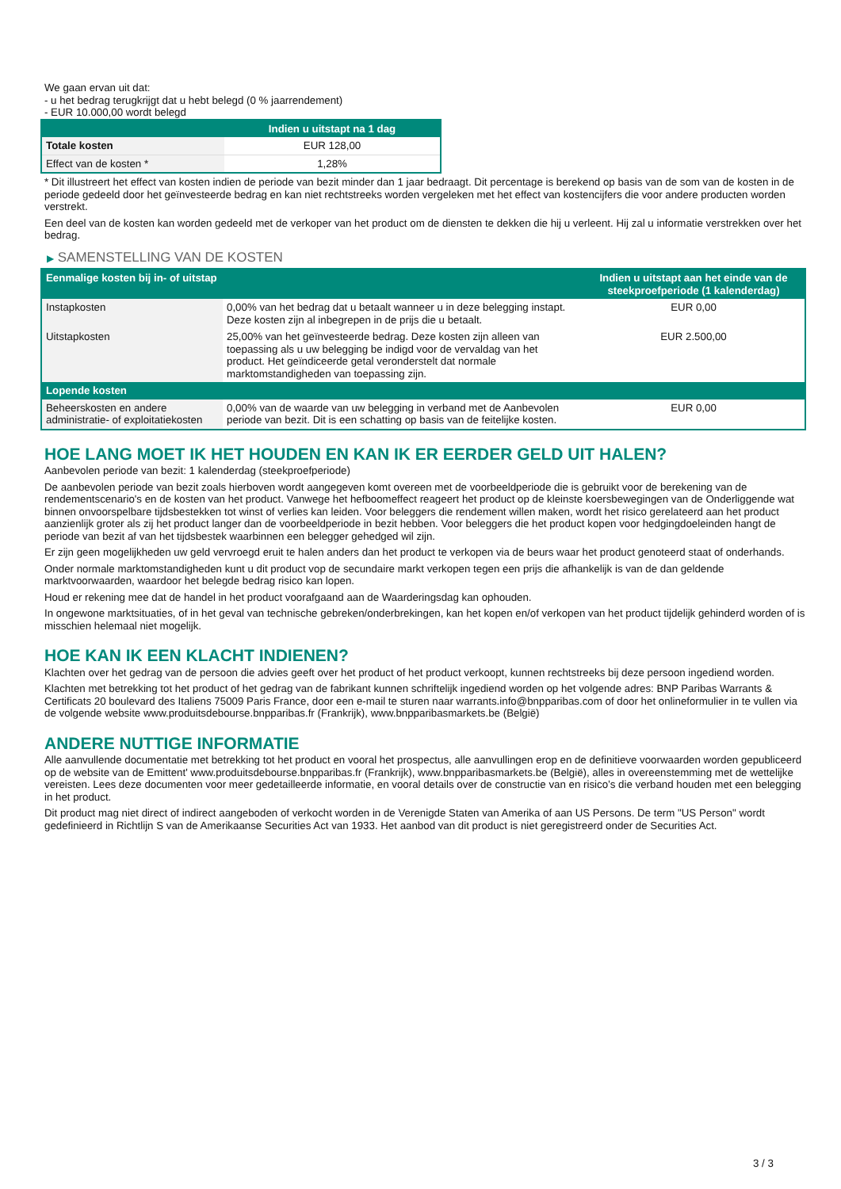We gaan ervan uit dat:
- u het bedrag terugkrijgt dat u hebt belegd (0 % jaarrendement)
- EUR 10.000,00 wordt belegd
| | Indien u uitstapt na 1 dag |
| --- | --- |
| Totale kosten | EUR 128,00 |
| Effect van de kosten * | 1,28% |
* Dit illustreert het effect van kosten indien de periode van bezit minder dan 1 jaar bedraagt. Dit percentage is berekend op basis van de som van de kosten in de periode gedeeld door het geïnvesteerde bedrag en kan niet rechtstreeks worden vergeleken met het effect van kostencijfers die voor andere producten worden verstrekt.
Een deel van de kosten kan worden gedeeld met de verkoper van het product om de diensten te dekken die hij u verleent. Hij zal u informatie verstrekken over het bedrag.
▶ SAMENSTELLING VAN DE KOSTEN
| Eenmalige kosten bij in- of uitstap | | Indien u uitstapt aan het einde van de steekproefperiode (1 kalenderdag) |
| --- | --- | --- |
| Instapkosten | 0,00% van het bedrag dat u betaalt wanneer u in deze belegging instapt. Deze kosten zijn al inbegrepen in de prijs die u betaalt. | EUR 0,00 |
| Uitstapkosten | 25,00% van het geïnvesteerde bedrag. Deze kosten zijn alleen van toepassing als u uw belegging be indigd voor de vervaldag van het product. Het geïndiceerde getal veronderstelt dat normale marktomstandigheden van toepassing zijn. | EUR 2.500,00 |
| Lopende kosten | | |
| Beheerskosten en andere administratie- of exploitatiekosten | 0,00% van de waarde van uw belegging in verband met de Aanbevolen periode van bezit. Dit is een schatting op basis van de feitelijke kosten. | EUR 0,00 |
HOE LANG MOET IK HET HOUDEN EN KAN IK ER EERDER GELD UIT HALEN?
Aanbevolen periode van bezit: 1 kalenderdag (steekproefperiode)
De aanbevolen periode van bezit zoals hierboven wordt aangegeven komt overeen met de voorbeeldperiode die is gebruikt voor de berekening van de rendementscenario's en de kosten van het product. Vanwege het hefboomeffect reageert het product op de kleinste koersbewegingen van de Onderliggende wat binnen onvoorspelbare tijdsbestekken tot winst of verlies kan leiden. Voor beleggers die rendement willen maken, wordt het risico gerelateerd aan het product aanzienlijk groter als zij het product langer dan de voorbeeldperiode in bezit hebben. Voor beleggers die het product kopen voor hedgingdoeleinden hangt de periode van bezit af van het tijdsbestek waarbinnen een belegger gehedged wil zijn.
Er zijn geen mogelijkheden uw geld vervroegd eruit te halen anders dan het product te verkopen via de beurs waar het product genoteerd staat of onderhands.
Onder normale marktomstandigheden kunt u dit product vop de secundaire markt verkopen tegen een prijs die afhankelijk is van de dan geldende marktvoorwaarden, waardoor het belegde bedrag risico kan lopen.
Houd er rekening mee dat de handel in het product voorafgaand aan de Waarderingsdag kan ophouden.
In ongewone marktsituaties, of in het geval van technische gebreken/onderbrekingen, kan het kopen en/of verkopen van het product tijdelijk gehinderd worden of is misschien helemaal niet mogelijk.
HOE KAN IK EEN KLACHT INDIENEN?
Klachten over het gedrag van de persoon die advies geeft over het product of het product verkoopt, kunnen rechtstreeks bij deze persoon ingediend worden.
Klachten met betrekking tot het product of het gedrag van de fabrikant kunnen schriftelijk ingediend worden op het volgende adres: BNP Paribas Warrants & Certificats 20 boulevard des Italiens 75009 Paris France, door een e-mail te sturen naar warrants.info@bnpparibas.com of door het onlineformulier in te vullen via de volgende website www.produitsdebourse.bnpparibas.fr (Frankrijk), www.bnpparibasmarkets.be (België)
ANDERE NUTTIGE INFORMATIE
Alle aanvullende documentatie met betrekking tot het product en vooral het prospectus, alle aanvullingen erop en de definitieve voorwaarden worden gepubliceerd op de website van de Emittent' www.produitsdebourse.bnpparibas.fr (Frankrijk), www.bnpparibasmarkets.be (België), alles in overeenstemming met de wettelijke vereisten. Lees deze documenten voor meer gedetailleerde informatie, en vooral details over de constructie van en risico’s die verband houden met een belegging in het product.
Dit product mag niet direct of indirect aangeboden of verkocht worden in de Verenigde Staten van Amerika of aan US Persons. De term "US Person" wordt gedefinieerd in Richtlijn S van de Amerikaanse Securities Act van 1933. Het aanbod van dit product is niet geregistreerd onder de Securities Act.
3 / 3